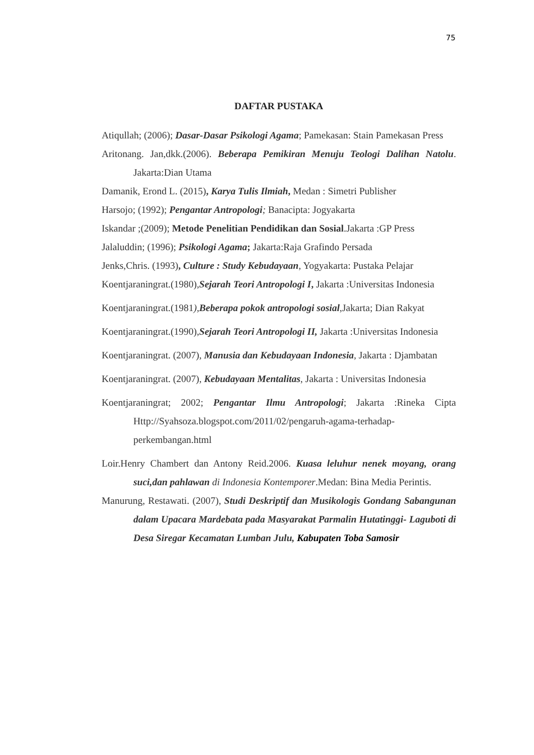75
DAFTAR PUSTAKA
Atiqullah; (2006); Dasar-Dasar Psikologi Agama; Pamekasan: Stain Pamekasan Press
Aritonang. Jan,dkk.(2006). Beberapa Pemikiran Menuju Teologi Dalihan Natolu. Jakarta:Dian Utama
Damanik, Erond L. (2015), Karya Tulis Ilmiah, Medan : Simetri Publisher
Harsojo; (1992); Pengantar Antropologi; Banacipta: Jogyakarta
Iskandar ;(2009); Metode Penelitian Pendidikan dan Sosial.Jakarta :GP Press
Jalaluddin; (1996); Psikologi Agama; Jakarta:Raja Grafindo Persada
Jenks,Chris. (1993), Culture : Study Kebudayaan, Yogyakarta: Pustaka Pelajar
Koentjaraningrat.(1980),Sejarah Teori Antropologi I, Jakarta :Universitas Indonesia
Koentjaraningrat.(1981),Beberapa pokok antropologi sosial,Jakarta; Dian Rakyat
Koentjaraningrat.(1990),Sejarah Teori Antropologi II, Jakarta :Universitas Indonesia
Koentjaraningrat. (2007), Manusia dan Kebudayaan Indonesia, Jakarta : Djambatan
Koentjaraningrat. (2007), Kebudayaan Mentalitas, Jakarta : Universitas Indonesia
Koentjaraningrat; 2002; Pengantar Ilmu Antropologi; Jakarta :Rineka Cipta Http://Syahsoza.blogspot.com/2011/02/pengaruh-agama-terhadap-perkembangan.html
Loir.Henry Chambert dan Antony Reid.2006. Kuasa leluhur nenek moyang, orang suci,dan pahlawan di Indonesia Kontemporer.Medan: Bina Media Perintis.
Manurung, Restawati. (2007), Studi Deskriptif dan Musikologis Gondang Sabangunan dalam Upacara Mardebata pada Masyarakat Parmalin Hutatinggi- Laguboti di Desa Siregar Kecamatan Lumban Julu, Kabupaten Toba Samosir